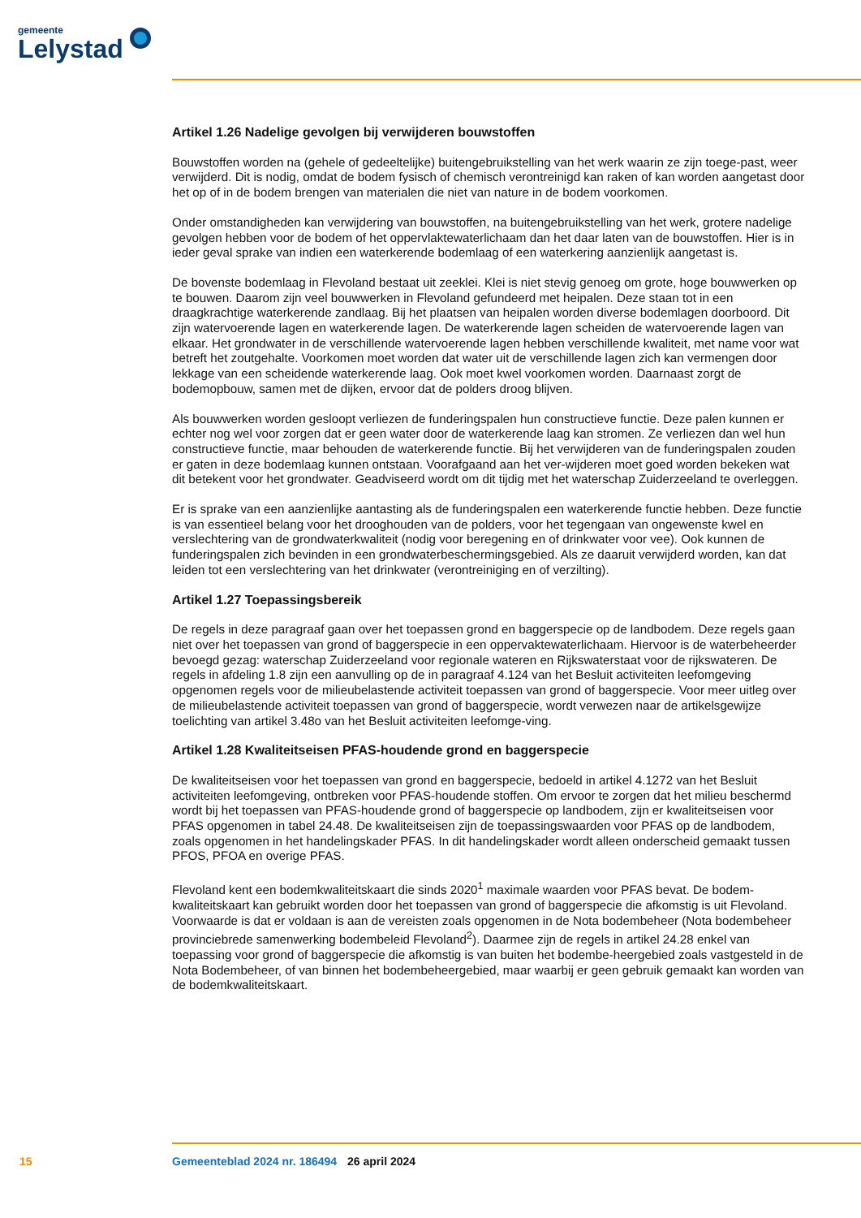gemeente
Lelystad
Artikel 1.26 Nadelige gevolgen bij verwijderen bouwstoffen
Bouwstoffen worden na (gehele of gedeeltelijke) buitengebruikstelling van het werk waarin ze zijn toege-past, weer verwijderd. Dit is nodig, omdat de bodem fysisch of chemisch verontreinigd kan raken of kan worden aangetast door het op of in de bodem brengen van materialen die niet van nature in de bodem voorkomen.
Onder omstandigheden kan verwijdering van bouwstoffen, na buitengebruikstelling van het werk, grotere nadelige gevolgen hebben voor de bodem of het oppervlaktewaterlichaam dan het daar laten van de bouwstoffen. Hier is in ieder geval sprake van indien een waterkerende bodemlaag of een waterkering aanzienlijk aangetast is.
De bovenste bodemlaag in Flevoland bestaat uit zeeklei. Klei is niet stevig genoeg om grote, hoge bouwwerken op te bouwen. Daarom zijn veel bouwwerken in Flevoland gefundeerd met heipalen. Deze staan tot in een draagkrachtige waterkerende zandlaag. Bij het plaatsen van heipalen worden diverse bodemlagen doorboord. Dit zijn watervoerende lagen en waterkerende lagen. De waterkerende lagen scheiden de watervoerende lagen van elkaar. Het grondwater in de verschillende watervoerende lagen hebben verschillende kwaliteit, met name voor wat betreft het zoutgehalte. Voorkomen moet worden dat water uit de verschillende lagen zich kan vermengen door lekkage van een scheidende waterkerende laag. Ook moet kwel voorkomen worden. Daarnaast zorgt de bodemopbouw, samen met de dijken, ervoor dat de polders droog blijven.
Als bouwwerken worden gesloopt verliezen de funderingspalen hun constructieve functie. Deze palen kunnen er echter nog wel voor zorgen dat er geen water door de waterkerende laag kan stromen. Ze verliezen dan wel hun constructieve functie, maar behouden de waterkerende functie. Bij het verwijderen van de funderingspalen zouden er gaten in deze bodemlaag kunnen ontstaan. Voorafgaand aan het ver-wijderen moet goed worden bekeken wat dit betekent voor het grondwater. Geadviseerd wordt om dit tijdig met het waterschap Zuiderzeeland te overleggen.
Er is sprake van een aanzienlijke aantasting als de funderingspalen een waterkerende functie hebben. Deze functie is van essentieel belang voor het drooghouden van de polders, voor het tegengaan van ongewenste kwel en verslechtering van de grondwaterkwaliteit (nodig voor beregening en of drinkwater voor vee). Ook kunnen de funderingspalen zich bevinden in een grondwaterbeschermingsgebied. Als ze daaruit verwijderd worden, kan dat leiden tot een verslechtering van het drinkwater (verontreiniging en of verzilting).
Artikel 1.27 Toepassingsbereik
De regels in deze paragraaf gaan over het toepassen grond en baggerspecie op de landbodem. Deze regels gaan niet over het toepassen van grond of baggerspecie in een oppervaktewaterlichaam. Hiervoor is de waterbeheerder bevoegd gezag: waterschap Zuiderzeeland voor regionale wateren en Rijkswaterstaat voor de rijkswateren. De regels in afdeling 1.8 zijn een aanvulling op de in paragraaf 4.124 van het Besluit activiteiten leefomgeving opgenomen regels voor de milieubelastende activiteit toepassen van grond of baggerspecie. Voor meer uitleg over de milieubelastende activiteit toepassen van grond of baggerspecie, wordt verwezen naar de artikelsgewijze toelichting van artikel 3.48o van het Besluit activiteiten leefomge-ving.
Artikel 1.28 Kwaliteitseisen PFAS-houdende grond en baggerspecie
De kwaliteitseisen voor het toepassen van grond en baggerspecie, bedoeld in artikel 4.1272 van het Besluit activiteiten leefomgeving, ontbreken voor PFAS-houdende stoffen. Om ervoor te zorgen dat het milieu beschermd wordt bij het toepassen van PFAS-houdende grond of baggerspecie op landbodem, zijn er kwaliteitseisen voor PFAS opgenomen in tabel 24.48. De kwaliteitseisen zijn de toepassingswaarden voor PFAS op de landbodem, zoals opgenomen in het handelingskader PFAS. In dit handelingskader wordt alleen onderscheid gemaakt tussen PFOS, PFOA en overige PFAS.
Flevoland kent een bodemkwaliteitskaart die sinds 2020<sup>1</sup> maximale waarden voor PFAS bevat. De bodem-kwaliteitskaart kan gebruikt worden door het toepassen van grond of baggerspecie die afkomstig is uit Flevoland. Voorwaarde is dat er voldaan is aan de vereisten zoals opgenomen in de Nota bodembeheer (Nota bodembeheer provinciebrede samenwerking bodembeleid Flevoland<sup>2</sup>). Daarmee zijn de regels in artikel 24.28 enkel van toepassing voor grond of baggerspecie die afkomstig is van buiten het bodembe-heergebied zoals vastgesteld in de Nota Bodembeheer, of van binnen het bodembeheergebied, maar waarbij er geen gebruik gemaakt kan worden van de bodemkwaliteitskaart.
15 Gemeenteblad 2024 nr. 186494 26 april 2024